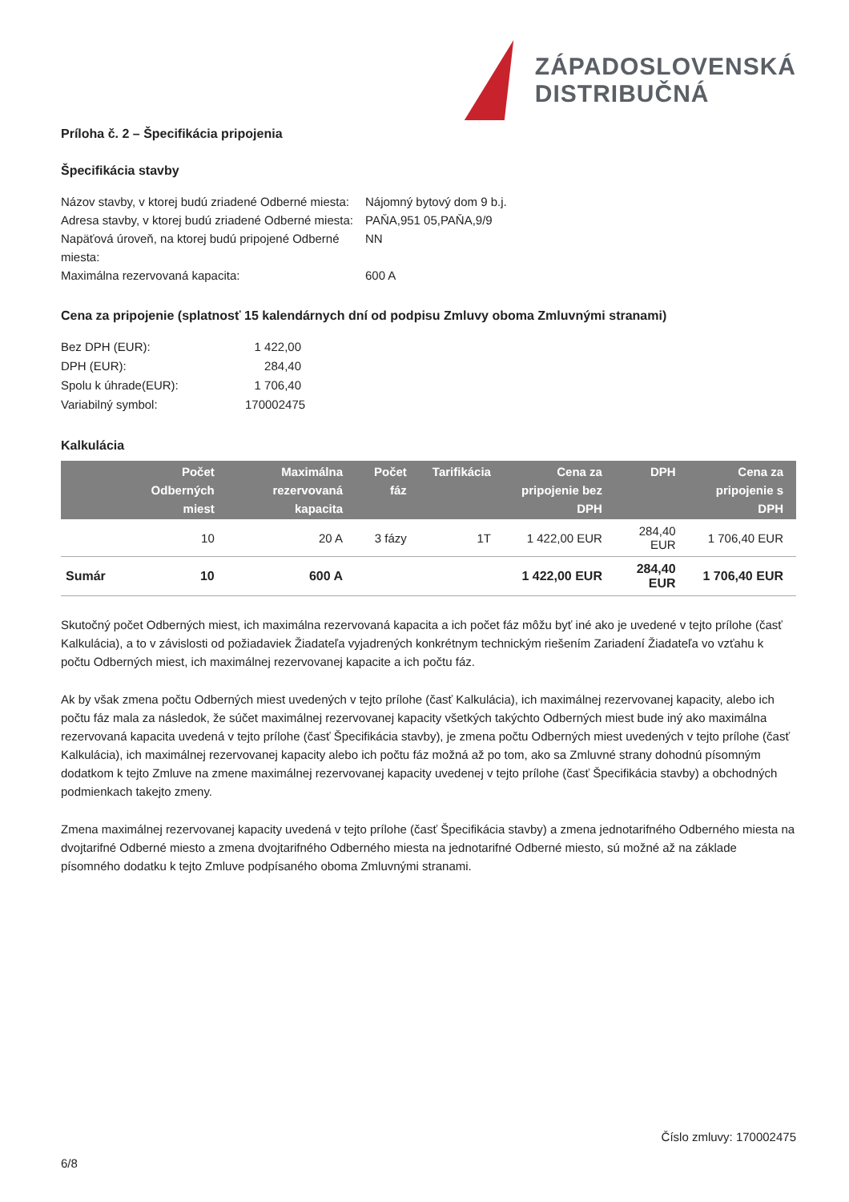ZÁPADOSLOVENSKÁ
DISTRIBUČNÁ
Príloha č. 2 – Špecifikácia pripojenia
Špecifikácia stavby
Názov stavby, v ktorej budú zriadené Odberné miesta: Nájomný bytový dom 9 b.j. Adresa stavby, v ktorej budú zriadené Odberné miesta: PAŇA,951 05,PAŇA,9/9 Napäťová úroveň, na ktorej budú pripojené Odberné miesta: NN Maximálna rezervovaná kapacita: 600 A
Cena za pripojenie (splatnosť 15 kalendárnych dní od podpisu Zmluvy oboma Zmluvnými stranami)
Bez DPH (EUR): 1 422,00 DPH (EUR): 284,40 Spolu k úhrade(EUR): 1 706,40 Variabilný symbol: 170002475
Kalkulácia
| | Počet Odberných miest | Maximálna rezervovaná kapacita | Počet fáz | Tarifikácia | Cena za pripojenie bez DPH | DPH | Cena za pripojenie s DPH |
| --- | --- | --- | --- | --- | --- | --- | --- |
| | 10 | 20 A | 3 fázy | 1T | 1 422,00 EUR | 284,40 EUR | 1 706,40 EUR |
| Sumár | 10 | 600 A | | | 1 422,00 EUR | 284,40 EUR | 1 706,40 EUR |
Skutočný počet Odberných miest, ich maximálna rezervovaná kapacita a ich počet fáz môžu byť iné ako je uvedené v tejto prílohe (časť Kalkulácia), a to v závislosti od požiadaviek Žiadateľa vyjadrených konkrétnym technickým riešením Zariadení Žiadateľa vo vzťahu k počtu Odberných miest, ich maximálnej rezervovanej kapacite a ich počtu fáz.
Ak by však zmena počtu Odberných miest uvedených v tejto prílohe (časť Kalkulácia), ich maximálnej rezervovanej kapacity, alebo ich počtu fáz mala za následok, že súčet maximálnej rezervovanej kapacity všetkých takýchto Odberných miest bude iný ako maximálna rezervovaná kapacita uvedená v tejto prílohe (časť Špecifikácia stavby), je zmena počtu Odberných miest uvedených v tejto prílohe (časť Kalkulácia), ich maximálnej rezervovanej kapacity alebo ich počtu fáz možná až po tom, ako sa Zmluvné strany dohodnú písomným dodatkom k tejto Zmluve na zmene maximálnej rezervovanej kapacity uvedenej v tejto prílohe (časť Špecifikácia stavby) a obchodných podmienkach takejto zmeny.
Zmena maximálnej rezervovanej kapacity uvedená v tejto prílohe (časť Špecifikácia stavby) a zmena jednotarifného Odberného miesta na dvojtarifné Odberné miesto a zmena dvojtarifného Odberného miesta na jednotarifné Odberné miesto, sú možné až na základe písomného dodatku k tejto Zmluve podpísaného oboma Zmluvnými stranami.
6/8 Číslo zmluvy: 170002475